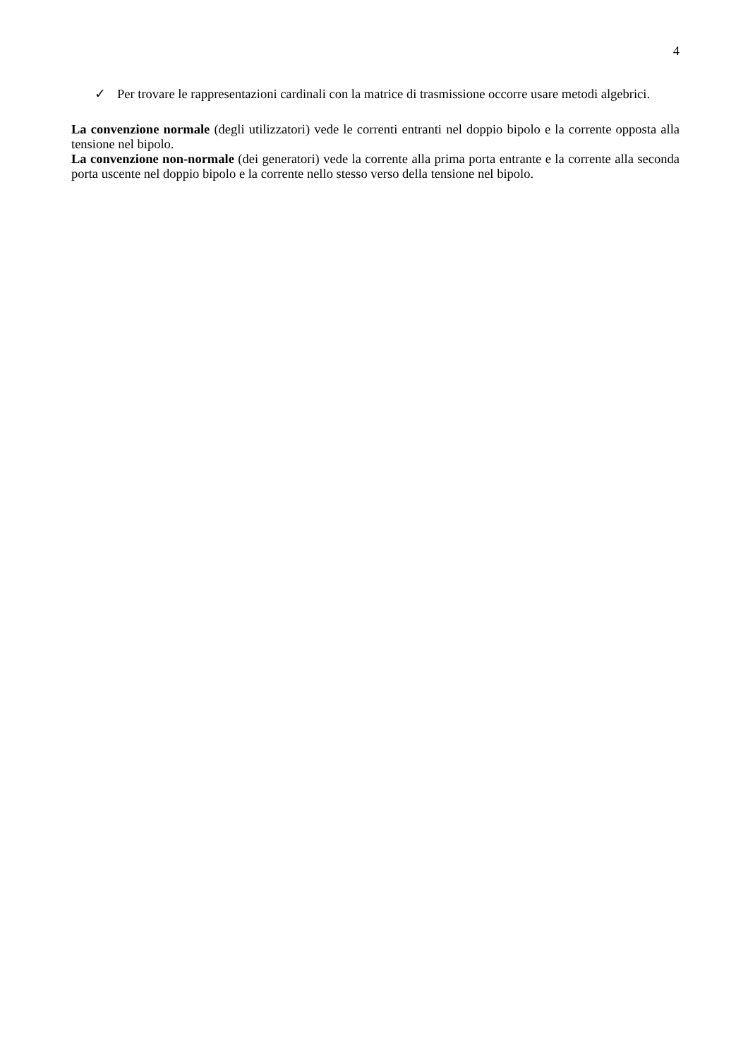4
✓ Per trovare le rappresentazioni cardinali con la matrice di trasmissione occorre usare metodi algebrici.
La convenzione normale (degli utilizzatori) vede le correnti entranti nel doppio bipolo e la corrente opposta alla tensione nel bipolo.
La convenzione non-normale (dei generatori) vede la corrente alla prima porta entrante e la corrente alla seconda porta uscente nel doppio bipolo e la corrente nello stesso verso della tensione nel bipolo.